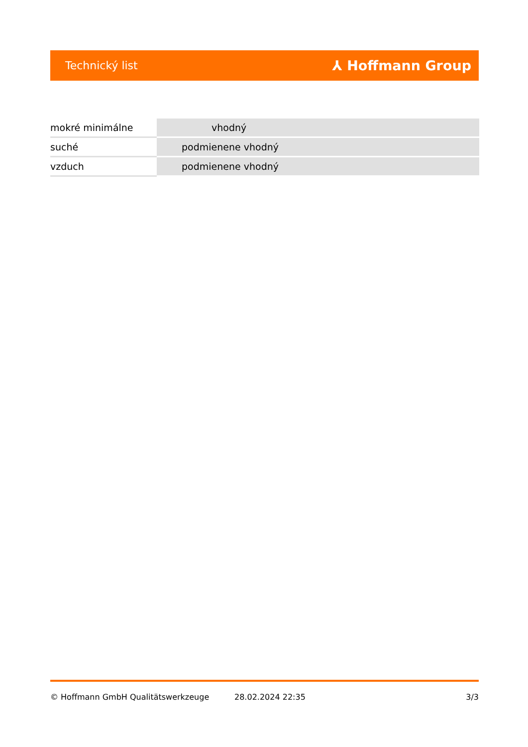Technický list ⅄ Hoffmann Group
| mokré minimálne | vhodný |
| suché | podmienene vhodný |
| vzduch | podmienene vhodný |
© Hoffmann GmbH Qualitätswerkzeuge 28.02.2024 22:35 3/3